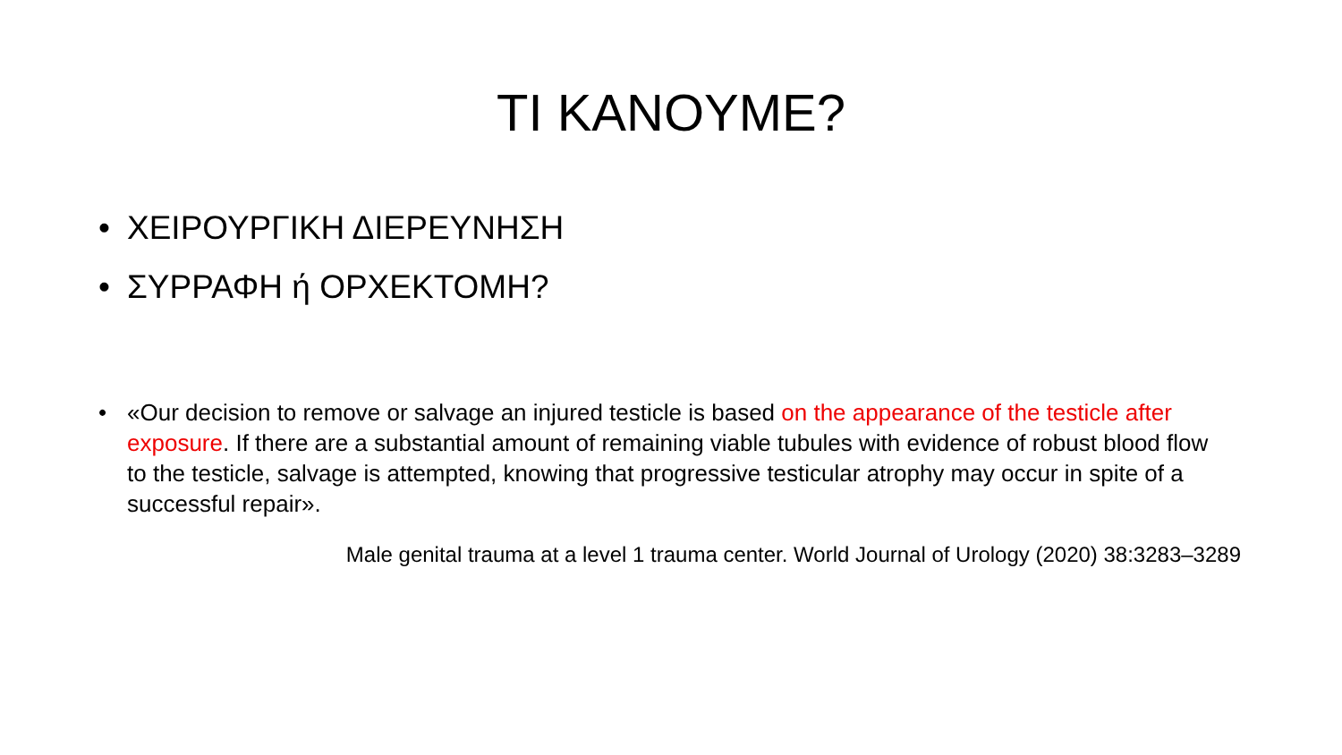TI KANOYME?
• ΧΕΙΡΟΥΡΓΙΚΗ ΔΙΕΡΕΥΝΗΣΗ
• ΣΥΡΡΑΦΗ ή ΟΡΧΕΚΤΟΜΗ?
• «Our decision to remove or salvage an injured testicle is based on the appearance of the testicle after exposure. If there are a substantial amount of remaining viable tubules with evidence of robust blood flow to the testicle, salvage is attempted, knowing that progressive testicular atrophy may occur in spite of a successful repair».
Male genital trauma at a level 1 trauma center. World Journal of Urology (2020) 38:3283–3289